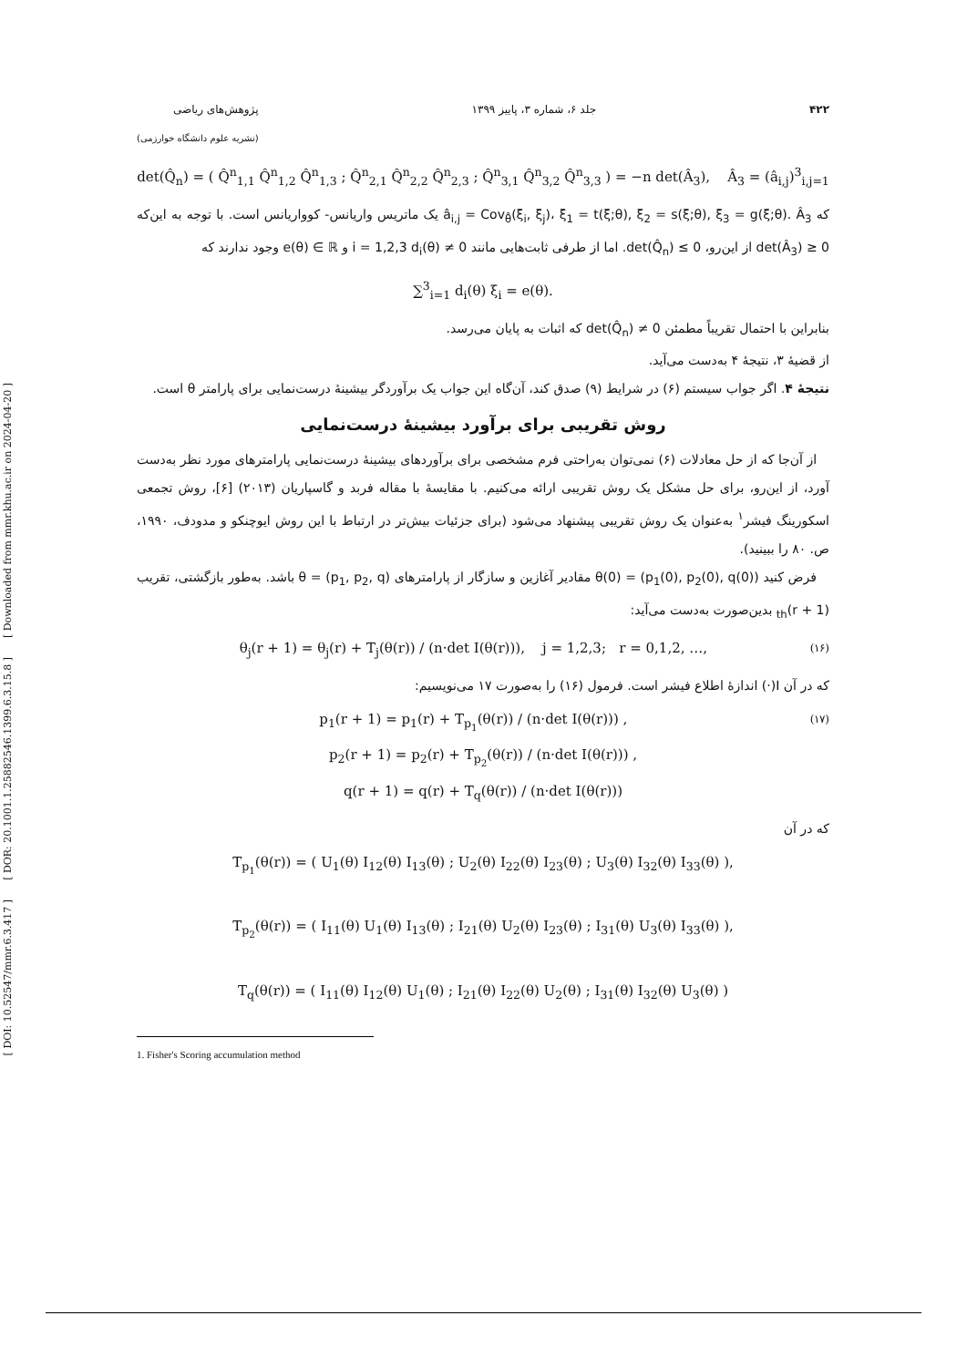[ DOI: 10.52547/mmr.6.3.417 ] [ DOR: 20.1001.1.25882546.1399.6.3.15.8 ] [ Downloaded from mmr.khu.ac.ir on 2024-04-20 ]
۴۲۲ جلد ۶، شماره ۳، پاییز ۱۳۹۹ پژوهش‌های ریاضی
(نشریه علوم دانشگاه خوارزمی)
det(Q̂<sub>n</sub>) = ( Q̂<sup>n</sup><sub>1,1</sub> Q̂<sup>n</sup><sub>1,2</sub> Q̂<sup>n</sup><sub>1,3</sub> ; Q̂<sup>n</sup><sub>2,1</sub> Q̂<sup>n</sup><sub>2,2</sub> Q̂<sup>n</sup><sub>2,3</sub> ; Q̂<sup>n</sup><sub>3,1</sub> Q̂<sup>n</sup><sub>3,2</sub> Q̂<sup>n</sup><sub>3,3</sub> ) = −n det(Â<sub>3</sub>), Â<sub>3</sub> = (â<sub>i,j</sub>)<sup>3</sup><sub>i,j=1</sub>
که â<sub>i,j</sub> = Cov<sub>θ̂</sub>(ξ<sub>i</sub>, ξ<sub>j</sub>)، ξ<sub>1</sub> = t(ξ;θ), ξ<sub>2</sub> = s(ξ;θ), ξ<sub>3</sub> = g(ξ;θ). Â<sub>3</sub> یک ماتریس واریانس- کوواریانس است. با توجه به این‌که det(Â<sub>3</sub>) ≥ 0 از این‌رو، det(Q̂<sub>n</sub>) ≤ 0. اما از طرفی ثابت‌هایی مانند i = 1,2,3 d<sub>i</sub>(θ) ≠ 0 و e(θ) ∈ ℝ وجود ندارند که
∑<sup>3</sup><sub>i=1</sub> d<sub>i</sub>(θ) ξ<sub>i</sub> = e(θ).
بنابراین با احتمال تقریباً مطمئن det(Q̂<sub>n</sub>) ≠ 0 که اثبات به پایان می‌رسد.
از قضیهٔ ۳، نتیجهٔ ۴ به‌دست می‌آید.
نتیجهٔ ۴. اگر جواب سیستم (۶) در شرایط (۹) صدق کند، آن‌گاه این جواب یک برآوردگر بیشینهٔ درست‌نمایی برای پارامتر θ است.
روش تقریبی برای برآورد بیشینهٔ درست‌نمایی
از آن‌جا که از حل معادلات (۶) نمی‌توان به‌راحتی فرم مشخصی برای برآوردهای بیشینهٔ درست‌نمایی پارامترهای مورد نظر به‌دست آورد، از این‌رو، برای حل مشکل یک روش تقریبی ارائه می‌کنیم. با مقایسهٔ با مقاله فربد و گاسپاریان (۲۰۱۳) [۶]، روش تجمعی اسکورینگ فیشر<sup>۱</sup> به‌عنوان یک روش تقریبی پیشنهاد می‌شود (برای جزئیات بیش‌تر در ارتباط با این روش ایوچنکو و مدودف، ۱۹۹۰، ص. ۸۰ را ببینید).
فرض کنید θ(0) = (p<sub>1</sub>(0), p<sub>2</sub>(0), q(0)) مقادیر آغازین و سازگار از پارامترهای θ = (p<sub>1</sub>, p<sub>2</sub>, q) باشد. به‌طور بازگشتی، تقریب (r + 1)<sub>th</sub> بدین‌صورت به‌دست می‌آید:
(۱۶) θ<sub>j</sub>(r + 1) = θ<sub>j</sub>(r) + T<sub>j</sub>(θ(r)) / (n·det I(θ(r))), j = 1,2,3; r = 0,1,2, …,
که در آن I(·) اندازهٔ اطلاع فیشر است. فرمول (۱۶) را به‌صورت ۱۷ می‌نویسیم:
(۱۷) p<sub>1</sub>(r + 1) = p<sub>1</sub>(r) + T<sub>p<sub>1</sub></sub>(θ(r)) / (n·det I(θ(r))) ,
p<sub>2</sub>(r + 1) = p<sub>2</sub>(r) + T<sub>p<sub>2</sub></sub>(θ(r)) / (n·det I(θ(r))) ,
q(r + 1) = q(r) + T<sub>q</sub>(θ(r)) / (n·det I(θ(r)))
که در آن
T<sub>p<sub>1</sub></sub>(θ(r)) = ( U<sub>1</sub>(θ) I<sub>12</sub>(θ) I<sub>13</sub>(θ) ; U<sub>2</sub>(θ) I<sub>22</sub>(θ) I<sub>23</sub>(θ) ; U<sub>3</sub>(θ) I<sub>32</sub>(θ) I<sub>33</sub>(θ) ),
T<sub>p<sub>2</sub></sub>(θ(r)) = ( I<sub>11</sub>(θ) U<sub>1</sub>(θ) I<sub>13</sub>(θ) ; I<sub>21</sub>(θ) U<sub>2</sub>(θ) I<sub>23</sub>(θ) ; I<sub>31</sub>(θ) U<sub>3</sub>(θ) I<sub>33</sub>(θ) ),
T<sub>q</sub>(θ(r)) = ( I<sub>11</sub>(θ) I<sub>12</sub>(θ) U<sub>1</sub>(θ) ; I<sub>21</sub>(θ) I<sub>22</sub>(θ) U<sub>2</sub>(θ) ; I<sub>31</sub>(θ) I<sub>32</sub>(θ) U<sub>3</sub>(θ) )
1. Fisher's Scoring accumulation method